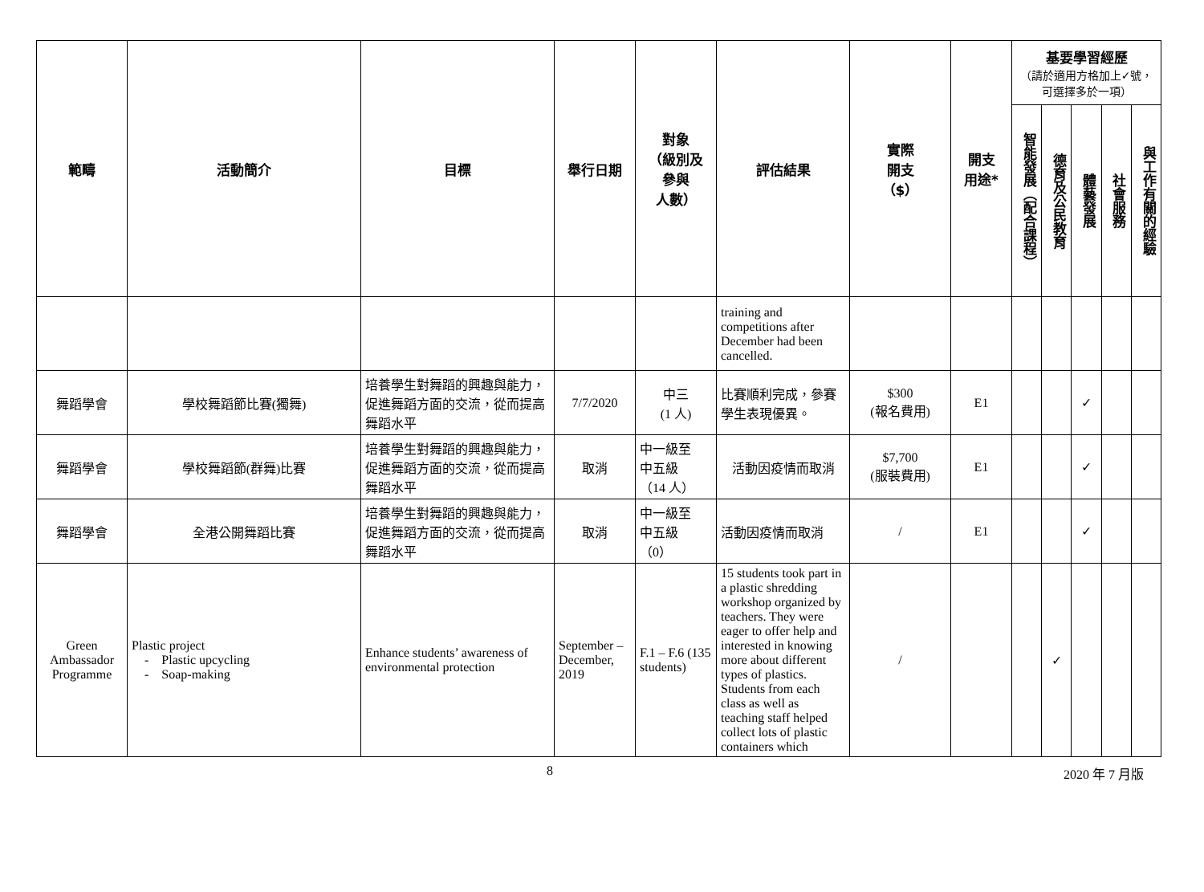| 範疇 | 活動簡介 | 目標 | 舉行日期 | 對象 （級別及 參與 人數） | 評估結果 | 實際 開支 （$） | 開支 用途* | 基要學習經歷 （請於適用方格加上✓號，可選擇多於一項） | | | | |
| --- | --- | --- | --- | --- | --- | --- | --- | --- | --- | --- | --- | --- |
| | | | | | | | | 智能發展（配合課程） | 德育及公民教育 | 體藝發展 | 社會服務 | 與工作有關的經驗 |
| | | | | | training and competitions after December had been cancelled. | | | | | | | |
| 舞蹈學會 | 學校舞蹈節比賽(獨舞) | 培養學生對舞蹈的興趣與能力，促進舞蹈方面的交流，從而提高舞蹈水平 | 7/7/2020 | 中三 (1 人) | 比賽順利完成，參賽學生表現優異。 | $300 (報名費用) | E1 | | | ✓ | | |
| 舞蹈學會 | 學校舞蹈節(群舞)比賽 | 培養學生對舞蹈的興趣與能力，促進舞蹈方面的交流，從而提高舞蹈水平 | 取消 | 中一級至 中五級 （14 人） | 活動因疫情而取消 | $7,700 (服裝費用) | E1 | | | ✓ | | |
| 舞蹈學會 | 全港公開舞蹈比賽 | 培養學生對舞蹈的興趣與能力，促進舞蹈方面的交流，從而提高舞蹈水平 | 取消 | 中一級至 中五級 （0） | 活動因疫情而取消 | / | E1 | | | ✓ | | |
| Green Ambassador Programme | Plastic project - Plastic upcycling - Soap-making | Enhance students’ awareness of environmental protection | September – December, 2019 | F.1 – F.6 (135 students) | 15 students took part in a plastic shredding workshop organized by teachers. They were eager to offer help and interested in knowing more about different types of plastics. Students from each class as well as teaching staff helped collect lots of plastic containers which | / | | | ✓ | | | |
8 2020 年 7 月版